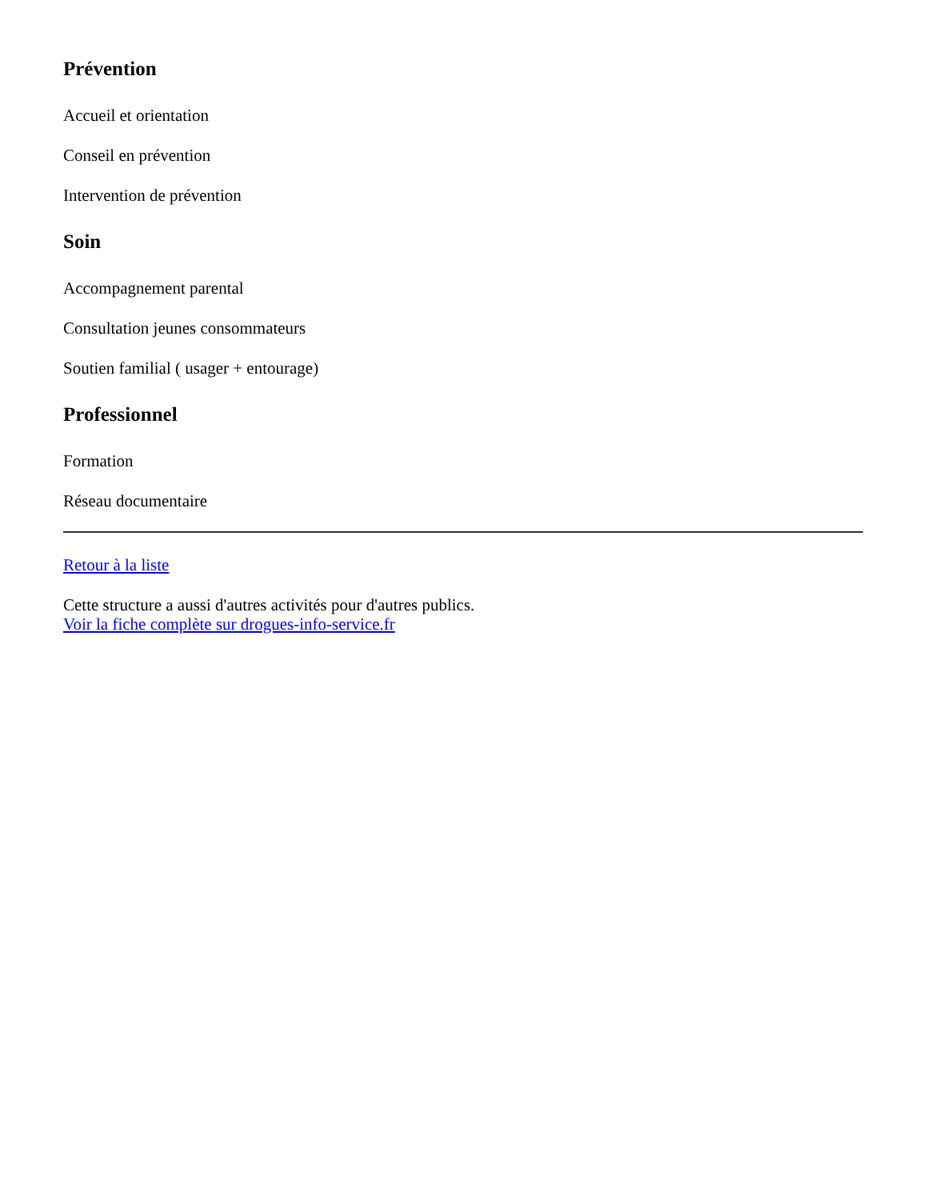Prévention
Accueil et orientation
Conseil en prévention
Intervention de prévention
Soin
Accompagnement parental
Consultation jeunes consommateurs
Soutien familial ( usager + entourage)
Professionnel
Formation
Réseau documentaire
Retour à la liste
Cette structure a aussi d'autres activités pour d'autres publics.
Voir la fiche complète sur drogues-info-service.fr